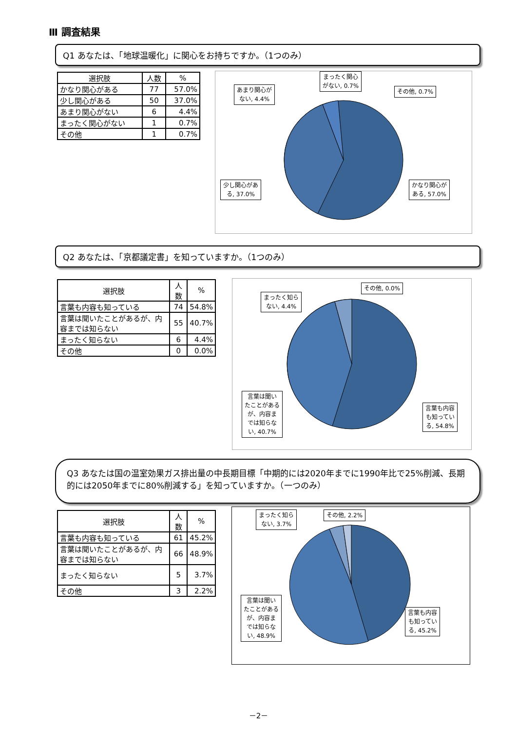Ⅲ 調査結果
Q1 あなたは、「地球温暖化」に関心をお持ちですか。（1つのみ）
| 選択肢 | 人数 | % |
| --- | --- | --- |
| かなり関心がある | 77 | 57.0% |
| 少し関心がある | 50 | 37.0% |
| あまり関心がない | 6 | 4.4% |
| まったく関心がない | 1 | 0.7% |
| その他 | 1 | 0.7% |
あまり関心が
ない, 4.4%
まったく関心
がない, 0.7%
その他, 0.7%
少し関心があ
る, 37.0%
かなり関心が
ある, 57.0%
Q2 あなたは、「京都議定書」を知っていますか。（1つのみ）
| 選択肢 | 人数 | % |
| --- | --- | --- |
| 言葉も内容も知っている | 74 | 54.8% |
| 言葉は聞いたことがあるが、内容までは知らない | 55 | 40.7% |
| まったく知らない | 6 | 4.4% |
| その他 | 0 | 0.0% |
まったく知ら
ない, 4.4%
その他, 0.0%
言葉は聞い
たことがある
が、内容ま
では知らな
い, 40.7%
言葉も内容
も知ってい
る, 54.8%
Q3 あなたは国の温室効果ガス排出量の中長期目標「中期的には2020年までに1990年比で25%削減、長期的には2050年までに80%削減する」を知っていますか。（一つのみ）
| 選択肢 | 人数 | % |
| --- | --- | --- |
| 言葉も内容も知っている | 61 | 45.2% |
| 言葉は聞いたことがあるが、内容までは知らない | 66 | 48.9% |
| まったく知らない | 5 | 3.7% |
| その他 | 3 | 2.2% |
まったく知ら
ない, 3.7%
その他, 2.2%
言葉は聞い
たことがある
が、内容ま
では知らな
い, 48.9%
言葉も内容
も知ってい
る, 45.2%
－2－